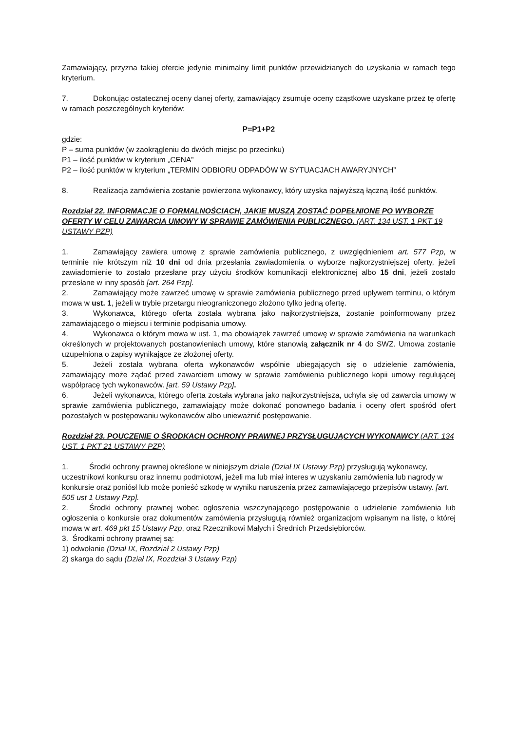Zamawiający, przyzna takiej ofercie jedynie minimalny limit punktów przewidzianych do uzyskania w ramach tego kryterium.
7. Dokonując ostatecznej oceny danej oferty, zamawiający zsumuje oceny cząstkowe uzyskane przez tę ofertę w ramach poszczególnych kryteriów:
P=P1+P2
gdzie:
P – suma punktów (w zaokrągleniu do dwóch miejsc po przecinku)
P1 – ilość punktów w kryterium „CENA”
P2 – ilość punktów w kryterium „TERMIN ODBIORU ODPADÓW W SYTUACJACH AWARYJNYCH”
8. Realizacja zamówienia zostanie powierzona wykonawcy, który uzyska najwyższą łączną ilość punktów.
Rozdział 22. INFORMACJE O FORMALNOŚCIACH, JAKIE MUSZĄ ZOSTAĆ DOPEŁNIONE PO WYBORZE OFERTY W CELU ZAWARCIA UMOWY W SPRAWIE ZAMÓWIENIA PUBLICZNEGO. (ART. 134 UST. 1 PKT 19 USTAWY PZP)
1. Zamawiający zawiera umowę z sprawie zamówienia publicznego, z uwzględnieniem art. 577 Pzp, w terminie nie krótszym niż 10 dni od dnia przesłania zawiadomienia o wyborze najkorzystniejszej oferty, jeżeli zawiadomienie to zostało przesłane przy użyciu środków komunikacji elektronicznej albo 15 dni, jeżeli zostało przesłane w inny sposób [art. 264 Pzp].
2. Zamawiający może zawrzeć umowę w sprawie zamówienia publicznego przed upływem terminu, o którym mowa w ust. 1, jeżeli w trybie przetargu nieograniczonego złożono tylko jedną ofertę.
3. Wykonawca, którego oferta została wybrana jako najkorzystniejsza, zostanie poinformowany przez zamawiającego o miejscu i terminie podpisania umowy.
4. Wykonawca o którym mowa w ust. 1, ma obowiązek zawrzeć umowę w sprawie zamówienia na warunkach określonych w projektowanych postanowieniach umowy, które stanowią załącznik nr 4 do SWZ. Umowa zostanie uzupełniona o zapisy wynikające ze złożonej oferty.
5. Jeżeli została wybrana oferta wykonawców wspólnie ubiegających się o udzielenie zamówienia, zamawiający może żądać przed zawarciem umowy w sprawie zamówienia publicznego kopii umowy regulującej współpracę tych wykonawców. [art. 59 Ustawy Pzp].
6. Jeżeli wykonawca, którego oferta została wybrana jako najkorzystniejsza, uchyla się od zawarcia umowy w sprawie zamówienia publicznego, zamawiający może dokonać ponownego badania i oceny ofert spośród ofert pozostałych w postępowaniu wykonawców albo unieważnić postępowanie.
Rozdział 23. POUCZENIE O ŚRODKACH OCHRONY PRAWNEJ PRZYSŁUGUJĄCYCH WYKONAWCY (ART. 134 UST. 1 PKT 21 USTAWY PZP)
1. Środki ochrony prawnej określone w niniejszym dziale (Dział IX Ustawy Pzp) przysługują wykonawcy, uczestnikowi konkursu oraz innemu podmiotowi, jeżeli ma lub miał interes w uzyskaniu zamówienia lub nagrody w konkursie oraz poniósł lub może ponieść szkodę w wyniku naruszenia przez zamawiającego przepisów ustawy. [art. 505 ust 1 Ustawy Pzp].
2. Środki ochrony prawnej wobec ogłoszenia wszczynającego postępowanie o udzielenie zamówienia lub ogłoszenia o konkursie oraz dokumentów zamówienia przysługują również organizacjom wpisanym na listę, o której mowa w art. 469 pkt 15 Ustawy Pzp, oraz Rzecznikowi Małych i Średnich Przedsiębiorców.
3. Środkami ochrony prawnej są:
1) odwołanie (Dział IX, Rozdział 2 Ustawy Pzp)
2) skarga do sądu (Dział IX, Rozdział 3 Ustawy Pzp)